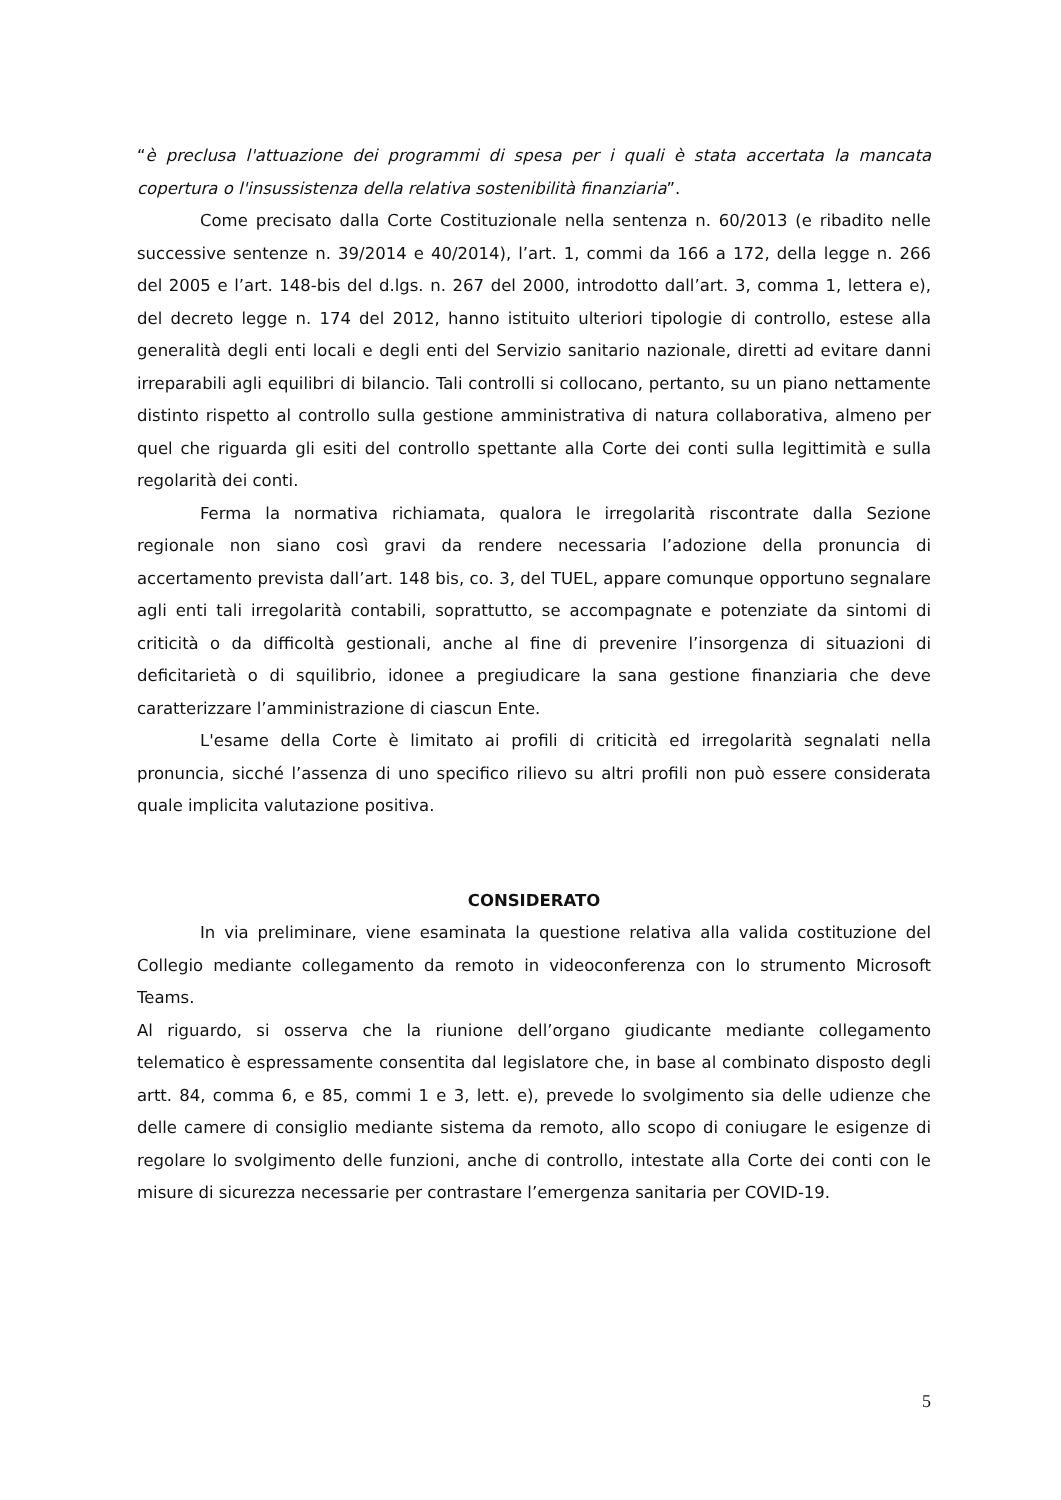“è preclusa l'attuazione dei programmi di spesa per i quali è stata accertata la mancata copertura o l'insussistenza della relativa sostenibilità finanziaria”.
Come precisato dalla Corte Costituzionale nella sentenza n. 60/2013 (e ribadito nelle successive sentenze n. 39/2014 e 40/2014), l’art. 1, commi da 166 a 172, della legge n. 266 del 2005 e l’art. 148-bis del d.lgs. n. 267 del 2000, introdotto dall’art. 3, comma 1, lettera e), del decreto legge n. 174 del 2012, hanno istituito ulteriori tipologie di controllo, estese alla generalità degli enti locali e degli enti del Servizio sanitario nazionale, diretti ad evitare danni irreparabili agli equilibri di bilancio. Tali controlli si collocano, pertanto, su un piano nettamente distinto rispetto al controllo sulla gestione amministrativa di natura collaborativa, almeno per quel che riguarda gli esiti del controllo spettante alla Corte dei conti sulla legittimità e sulla regolarità dei conti.
Ferma la normativa richiamata, qualora le irregolarità riscontrate dalla Sezione regionale non siano così gravi da rendere necessaria l’adozione della pronuncia di accertamento prevista dall’art. 148 bis, co. 3, del TUEL, appare comunque opportuno segnalare agli enti tali irregolarità contabili, soprattutto, se accompagnate e potenziate da sintomi di criticità o da difficoltà gestionali, anche al fine di prevenire l’insorgenza di situazioni di deficitarietà o di squilibrio, idonee a pregiudicare la sana gestione finanziaria che deve caratterizzare l’amministrazione di ciascun Ente.
L'esame della Corte è limitato ai profili di criticità ed irregolarità segnalati nella pronuncia, sicché l’assenza di uno specifico rilievo su altri profili non può essere considerata quale implicita valutazione positiva.
CONSIDERATO
In via preliminare, viene esaminata la questione relativa alla valida costituzione del Collegio mediante collegamento da remoto in videoconferenza con lo strumento Microsoft Teams.
Al riguardo, si osserva che la riunione dell’organo giudicante mediante collegamento telematico è espressamente consentita dal legislatore che, in base al combinato disposto degli artt. 84, comma 6, e 85, commi 1 e 3, lett. e), prevede lo svolgimento sia delle udienze che delle camere di consiglio mediante sistema da remoto, allo scopo di coniugare le esigenze di regolare lo svolgimento delle funzioni, anche di controllo, intestate alla Corte dei conti con le misure di sicurezza necessarie per contrastare l’emergenza sanitaria per COVID-19.
5